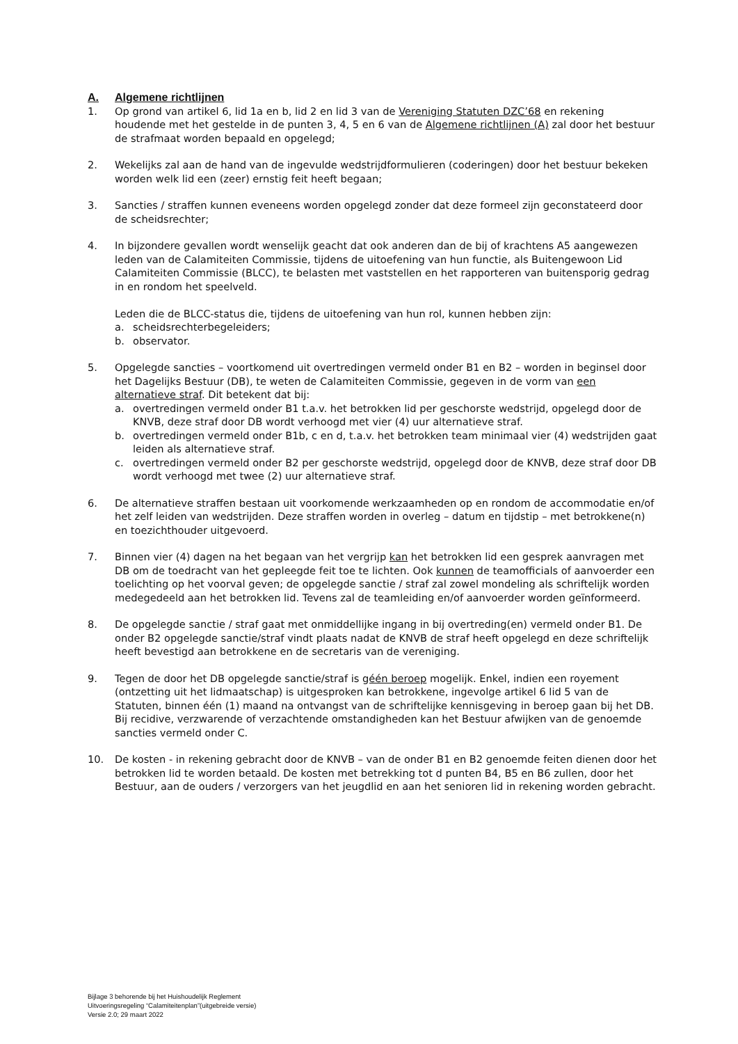A. Algemene richtlijnen
1. Op grond van artikel 6, lid 1a en b, lid 2 en lid 3 van de Vereniging Statuten DZC’68 en rekening houdende met het gestelde in de punten 3, 4, 5 en 6 van de Algemene richtlijnen (A) zal door het bestuur de strafmaat worden bepaald en opgelegd;
2. Wekelijks zal aan de hand van de ingevulde wedstrijdformulieren (coderingen) door het bestuur bekeken worden welk lid een (zeer) ernstig feit heeft begaan;
3. Sancties / straffen kunnen eveneens worden opgelegd zonder dat deze formeel zijn geconstateerd door de scheidsrechter;
4. In bijzondere gevallen wordt wenselijk geacht dat ook anderen dan de bij of krachtens A5 aangewezen leden van de Calamiteiten Commissie, tijdens de uitoefening van hun functie, als Buitengewoon Lid Calamiteiten Commissie (BLCC), te belasten met vaststellen en het rapporteren van buitensporig gedrag in en rondom het speelveld.
Leden die de BLCC-status die, tijdens de uitoefening van hun rol, kunnen hebben zijn:
a. scheidsrechterbegeleiders;
b. observator.
5. Opgelegde sancties – voortkomend uit overtredingen vermeld onder B1 en B2 – worden in beginsel door het Dagelijks Bestuur (DB), te weten de Calamiteiten Commissie, gegeven in de vorm van een alternatieve straf. Dit betekent dat bij:
a. overtredingen vermeld onder B1 t.a.v. het betrokken lid per geschorste wedstrijd, opgelegd door de KNVB, deze straf door DB wordt verhoogd met vier (4) uur alternatieve straf.
b. overtredingen vermeld onder B1b, c en d, t.a.v. het betrokken team minimaal vier (4) wedstrijden gaat leiden als alternatieve straf.
c. overtredingen vermeld onder B2 per geschorste wedstrijd, opgelegd door de KNVB, deze straf door DB wordt verhoogd met twee (2) uur alternatieve straf.
6. De alternatieve straffen bestaan uit voorkomende werkzaamheden op en rondom de accommodatie en/of het zelf leiden van wedstrijden. Deze straffen worden in overleg – datum en tijdstip – met betrokkene(n) en toezichthouder uitgevoerd.
7. Binnen vier (4) dagen na het begaan van het vergrijp kan het betrokken lid een gesprek aanvragen met DB om de toedracht van het gepleegde feit toe te lichten. Ook kunnen de teamofficials of aanvoerder een toelichting op het voorval geven; de opgelegde sanctie / straf zal zowel mondeling als schriftelijk worden medegedeeld aan het betrokken lid. Tevens zal de teamleiding en/of aanvoerder worden geïnformeerd.
8. De opgelegde sanctie / straf gaat met onmiddellijke ingang in bij overtreding(en) vermeld onder B1. De onder B2 opgelegde sanctie/straf vindt plaats nadat de KNVB de straf heeft opgelegd en deze schriftelijk heeft bevestigd aan betrokkene en de secretaris van de vereniging.
9. Tegen de door het DB opgelegde sanctie/straf is géén beroep mogelijk. Enkel, indien een royement (ontzetting uit het lidmaatschap) is uitgesproken kan betrokkene, ingevolge artikel 6 lid 5 van de Statuten, binnen één (1) maand na ontvangst van de schriftelijke kennisgeving in beroep gaan bij het DB. Bij recidive, verzwarende of verzachtende omstandigheden kan het Bestuur afwijken van de genoemde sancties vermeld onder C.
10. De kosten - in rekening gebracht door de KNVB – van de onder B1 en B2 genoemde feiten dienen door het betrokken lid te worden betaald. De kosten met betrekking tot d punten B4, B5 en B6 zullen, door het Bestuur, aan de ouders / verzorgers van het jeugdlid en aan het senioren lid in rekening worden gebracht.
Bijlage 3 behorende bij het Huishoudelijk Reglement
Uitvoeringsregeling “Calamiteitenplan”(uitgebreide versie)
Versie 2.0; 29 maart 2022